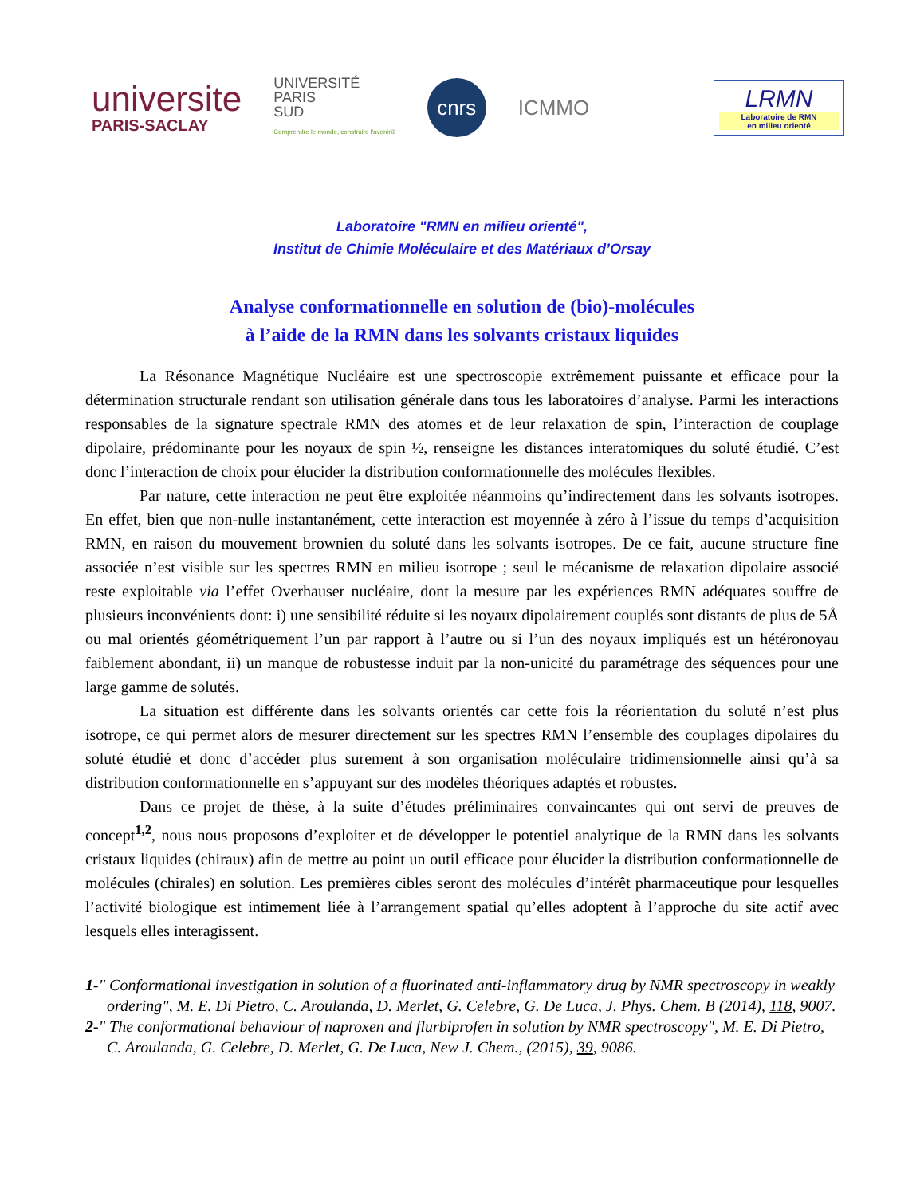universite
PARIS-SACLAY
UNIVERSITÉ
PARIS
SUD
Comprendre le monde, construire l'avenir®
cnrs
ICMMO
LRMN
Laboratoire de RMN
en milieu orienté
Laboratoire "RMN en milieu orienté",
Institut de Chimie Moléculaire et des Matériaux d’Orsay
Analyse conformationnelle en solution de (bio)-molécules
à l’aide de la RMN dans les solvants cristaux liquides
La Résonance Magnétique Nucléaire est une spectroscopie extrêmement puissante et efficace pour la détermination structurale rendant son utilisation générale dans tous les laboratoires d’analyse. Parmi les interactions responsables de la signature spectrale RMN des atomes et de leur relaxation de spin, l’interaction de couplage dipolaire, prédominante pour les noyaux de spin ½, renseigne les distances interatomiques du soluté étudié. C’est donc l’interaction de choix pour élucider la distribution conformationnelle des molécules flexibles.
Par nature, cette interaction ne peut être exploitée néanmoins qu’indirectement dans les solvants isotropes. En effet, bien que non-nulle instantanément, cette interaction est moyennée à zéro à l’issue du temps d’acquisition RMN, en raison du mouvement brownien du soluté dans les solvants isotropes. De ce fait, aucune structure fine associée n’est visible sur les spectres RMN en milieu isotrope ; seul le mécanisme de relaxation dipolaire associé reste exploitable via l’effet Overhauser nucléaire, dont la mesure par les expériences RMN adéquates souffre de plusieurs inconvénients dont: i) une sensibilité réduite si les noyaux dipolairement couplés sont distants de plus de 5Å ou mal orientés géométriquement l’un par rapport à l’autre ou si l’un des noyaux impliqués est un hétéronoyau faiblement abondant, ii) un manque de robustesse induit par la non-unicité du paramétrage des séquences pour une large gamme de solutés.
La situation est différente dans les solvants orientés car cette fois la réorientation du soluté n’est plus isotrope, ce qui permet alors de mesurer directement sur les spectres RMN l’ensemble des couplages dipolaires du soluté étudié et donc d’accéder plus surement à son organisation moléculaire tridimensionnelle ainsi qu’à sa distribution conformationnelle en s’appuyant sur des modèles théoriques adaptés et robustes.
Dans ce projet de thèse, à la suite d’études préliminaires convaincantes qui ont servi de preuves de concept<sup>1,2</sup>, nous nous proposons d’exploiter et de développer le potentiel analytique de la RMN dans les solvants cristaux liquides (chiraux) afin de mettre au point un outil efficace pour élucider la distribution conformationnelle de molécules (chirales) en solution. Les premières cibles seront des molécules d’intérêt pharmaceutique pour lesquelles l’activité biologique est intimement liée à l’arrangement spatial qu’elles adoptent à l’approche du site actif avec lesquels elles interagissent.
1-" Conformational investigation in solution of a fluorinated anti-inflammatory drug by NMR spectroscopy in weakly ordering", M. E. Di Pietro, C. Aroulanda, D. Merlet, G. Celebre, G. De Luca, J. Phys. Chem. B (2014), 118, 9007.
2-" The conformational behaviour of naproxen and flurbiprofen in solution by NMR spectroscopy", M. E. Di Pietro, C. Aroulanda, G. Celebre, D. Merlet, G. De Luca, New J. Chem., (2015), 39, 9086.